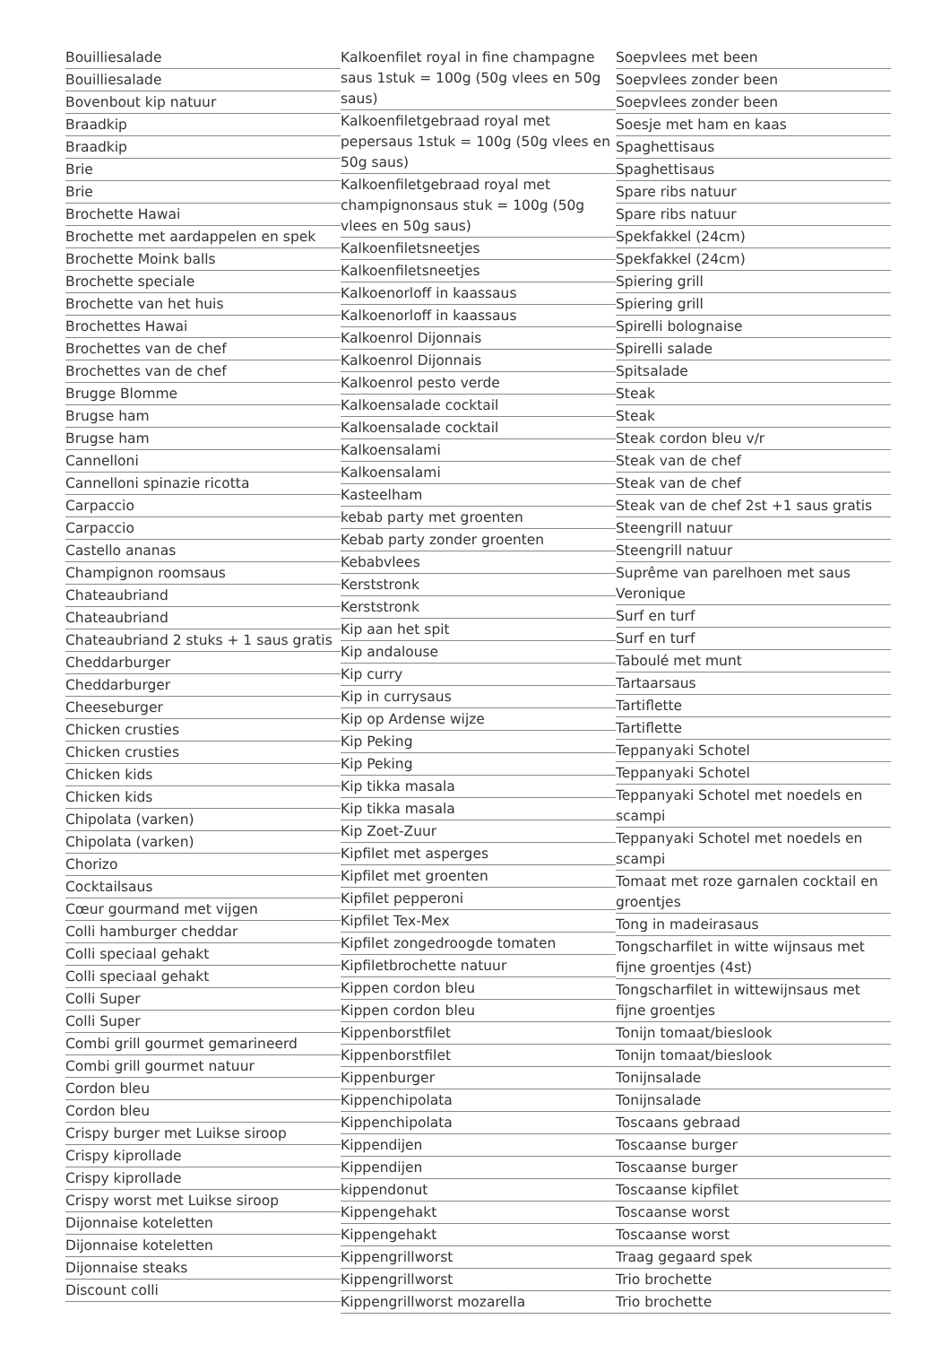Bouilliesalade
Bouilliesalade
Bovenbout kip natuur
Braadkip
Braadkip
Brie
Brie
Brochette Hawai
Brochette met aardappelen en spek
Brochette Moink balls
Brochette speciale
Brochette van het huis
Brochettes Hawai
Brochettes van de chef
Brochettes van de chef
Brugge Blomme
Brugse ham
Brugse ham
Cannelloni
Cannelloni spinazie ricotta
Carpaccio
Carpaccio
Castello ananas
Champignon roomsaus
Chateaubriand
Chateaubriand
Chateaubriand 2 stuks + 1 saus gratis
Cheddarburger
Cheddarburger
Cheeseburger
Chicken crusties
Chicken crusties
Chicken kids
Chicken kids
Chipolata (varken)
Chipolata (varken)
Chorizo
Cocktailsaus
Cœur gourmand met vijgen
Colli hamburger cheddar
Colli speciaal gehakt
Colli speciaal gehakt
Colli Super
Colli Super
Combi grill gourmet gemarineerd
Combi grill gourmet natuur
Cordon bleu
Cordon bleu
Crispy burger met Luikse siroop
Crispy kiprollade
Crispy kiprollade
Crispy worst met Luikse siroop
Dijonnaise koteletten
Dijonnaise koteletten
Dijonnaise steaks
Discount colli
Kalkoenfilet royal in fine champagne saus 1stuk = 100g (50g vlees en 50g saus)
Kalkoenfiletgebraad royal met pepersaus 1stuk = 100g (50g vlees en 50g saus)
Kalkoenfiletgebraad royal met champignonsaus stuk = 100g (50g vlees en 50g saus)
Kalkoenfiletsneetjes
Kalkoenfiletsneetjes
Kalkoenorloff in kaassaus
Kalkoenorloff in kaassaus
Kalkoenrol Dijonnais
Kalkoenrol Dijonnais
Kalkoenrol pesto verde
Kalkoensalade cocktail
Kalkoensalade cocktail
Kalkoensalami
Kalkoensalami
Kasteelham
kebab party met groenten
Kebab party zonder groenten
Kebabvlees
Kerststronk
Kerststronk
Kip aan het spit
Kip andalouse
Kip curry
Kip in currysaus
Kip op Ardense wijze
Kip Peking
Kip Peking
Kip tikka masala
Kip tikka masala
Kip Zoet-Zuur
Kipfilet met asperges
Kipfilet met groenten
Kipfilet pepperoni
Kipfilet Tex-Mex
Kipfilet zongedroogde tomaten
Kipfiletbrochette natuur
Kippen cordon bleu
Kippen cordon bleu
Kippenborstfilet
Kippenborstfilet
Kippenburger
Kippenchipolata
Kippenchipolata
Kippendijen
Kippendijen
kippendonut
Kippengehakt
Kippengehakt
Kippengrillworst
Kippengrillworst
Kippengrillworst mozarella
Soepvlees met been
Soepvlees zonder been
Soepvlees zonder been
Soesje met ham en kaas
Spaghettisaus
Spaghettisaus
Spare ribs natuur
Spare ribs natuur
Spekfakkel (24cm)
Spekfakkel (24cm)
Spiering grill
Spiering grill
Spirelli bolognaise
Spirelli salade
Spitsalade
Steak
Steak
Steak cordon bleu v/r
Steak van de chef
Steak van de chef
Steak van de chef 2st +1 saus gratis
Steengrill natuur
Steengrill natuur
Suprême van parelhoen met saus Veronique
Surf en turf
Surf en turf
Taboulé met munt
Tartaarsaus
Tartiflette
Tartiflette
Teppanyaki Schotel
Teppanyaki Schotel
Teppanyaki Schotel met noedels en scampi
Teppanyaki Schotel met noedels en scampi
Tomaat met roze garnalen cocktail en groentjes
Tong in madeirasaus
Tongscharfilet in witte wijnsaus met fijne groentjes (4st)
Tongscharfilet in wittewijnsaus met fijne groentjes
Tonijn tomaat/bieslook
Tonijn tomaat/bieslook
Tonijnsalade
Tonijnsalade
Toscaans gebraad
Toscaanse burger
Toscaanse burger
Toscaanse kipfilet
Toscaanse worst
Toscaanse worst
Traag gegaard spek
Trio brochette
Trio brochette